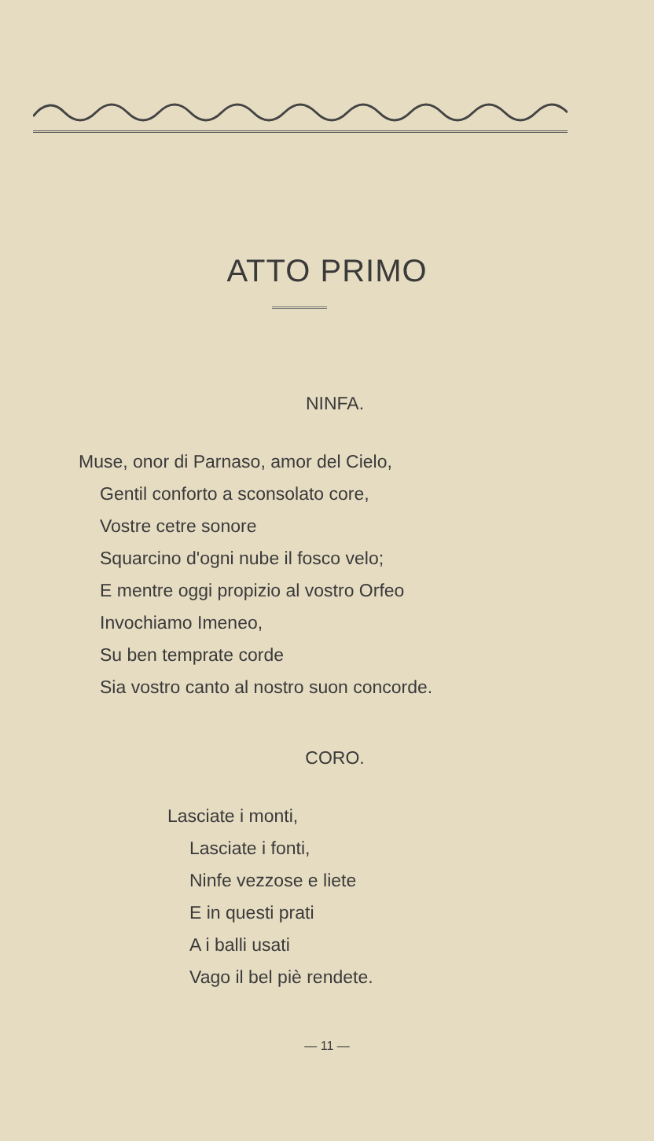ATTO PRIMO
NINFA.
Muse, onor di Parnaso, amor del Cielo,
Gentil conforto a sconsolato core,
Vostre cetre sonore
Squarcino d'ogni nube il fosco velo;
E mentre oggi propizio al vostro Orfeo
Invochiamo Imeneo,
Su ben temprate corde
Sia vostro canto al nostro suon concorde.
CORO.
Lasciate i monti,
Lasciate i fonti,
Ninfe vezzose e liete
E in questi prati
A i balli usati
Vago il bel piè rendete.
— 11 —